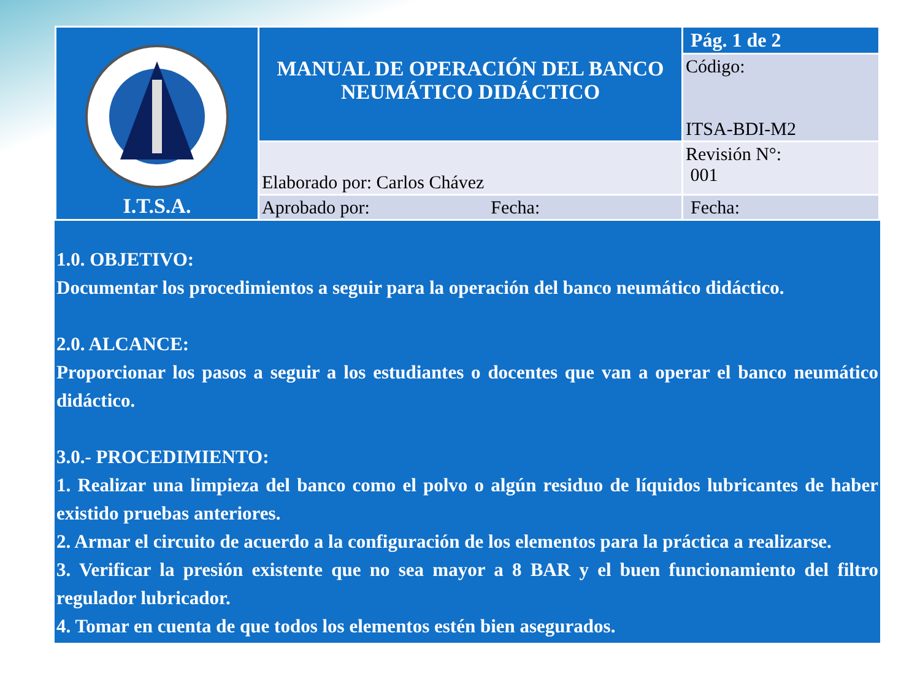| I.T.S.A. | MANUAL DE OPERACIÓN DEL BANCO NEUMÁTICO DIDÁCTICO | Pág. 1 de 2 |
| | | Código: ITSA-BDI-M2 |
| | Elaborado por: Carlos Chávez | Revisión N°: 001 |
| | Aprobado por: Fecha: | Fecha: |
1.0. OBJETIVO:
Documentar los procedimientos a seguir para la operación del banco neumático didáctico.
2.0. ALCANCE:
Proporcionar los pasos a seguir a los estudiantes o docentes que van a operar el banco neumático didáctico.
3.0.- PROCEDIMIENTO:
1. Realizar una limpieza del banco como el polvo o algún residuo de líquidos lubricantes de haber existido pruebas anteriores.
2. Armar el circuito de acuerdo a la configuración de los elementos para la práctica a realizarse.
3. Verificar la presión existente que no sea mayor a 8 BAR y el buen funcionamiento del filtro regulador lubricador.
4. Tomar en cuenta de que todos los elementos estén bien asegurados.